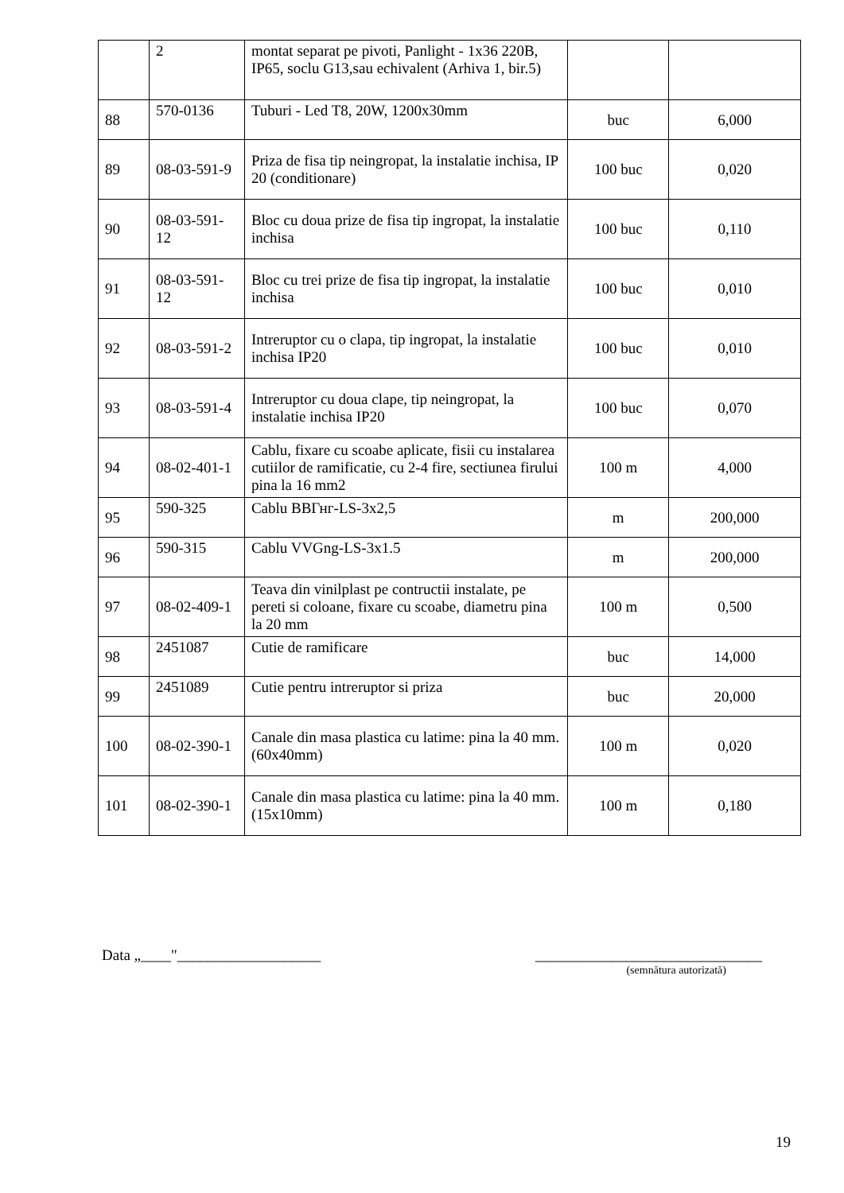| | 2 | montat separat pe pivoti, Panlight - 1x36 220B, IP65, soclu G13,sau echivalent (Arhiva 1, bir.5) | | |
| 88 | 570-0136 | Tuburi - Led T8, 20W, 1200x30mm | buc | 6,000 |
| 89 | 08-03-591-9 | Priza de fisa tip neingropat, la instalatie inchisa, IP 20 (conditionare) | 100 buc | 0,020 |
| 90 | 08-03-591-12 | Bloc cu doua prize de fisa tip ingropat, la instalatie inchisa | 100 buc | 0,110 |
| 91 | 08-03-591-12 | Bloc cu trei prize de fisa tip ingropat, la instalatie inchisa | 100 buc | 0,010 |
| 92 | 08-03-591-2 | Intreruptor cu o clapa, tip ingropat, la instalatie inchisa IP20 | 100 buc | 0,010 |
| 93 | 08-03-591-4 | Intreruptor cu doua clape, tip neingropat, la instalatie inchisa IP20 | 100 buc | 0,070 |
| 94 | 08-02-401-1 | Cablu, fixare cu scoabe aplicate, fisii cu instalarea cutiilor de ramificatie, cu 2-4 fire, sectiunea firului pina la 16 mm2 | 100 m | 4,000 |
| 95 | 590-325 | Cablu ВВГнг-LS-3x2,5 | m | 200,000 |
| 96 | 590-315 | Cablu VVGng-LS-3x1.5 | m | 200,000 |
| 97 | 08-02-409-1 | Teava din vinilplast pe contructii instalate, pe pereti si coloane, fixare cu scoabe, diametru pina la 20 mm | 100 m | 0,500 |
| 98 | 2451087 | Cutie de ramificare | buc | 14,000 |
| 99 | 2451089 | Cutie pentru intreruptor si priza | buc | 20,000 |
| 100 | 08-02-390-1 | Canale din masa plastica cu latime: pina la 40 mm.(60x40mm) | 100 m | 0,020 |
| 101 | 08-02-390-1 | Canale din masa plastica cu latime: pina la 40 mm.(15x10mm) | 100 m | 0,180 |
Data „____"___________________ ______________________________
(semnătura autorizată)
19